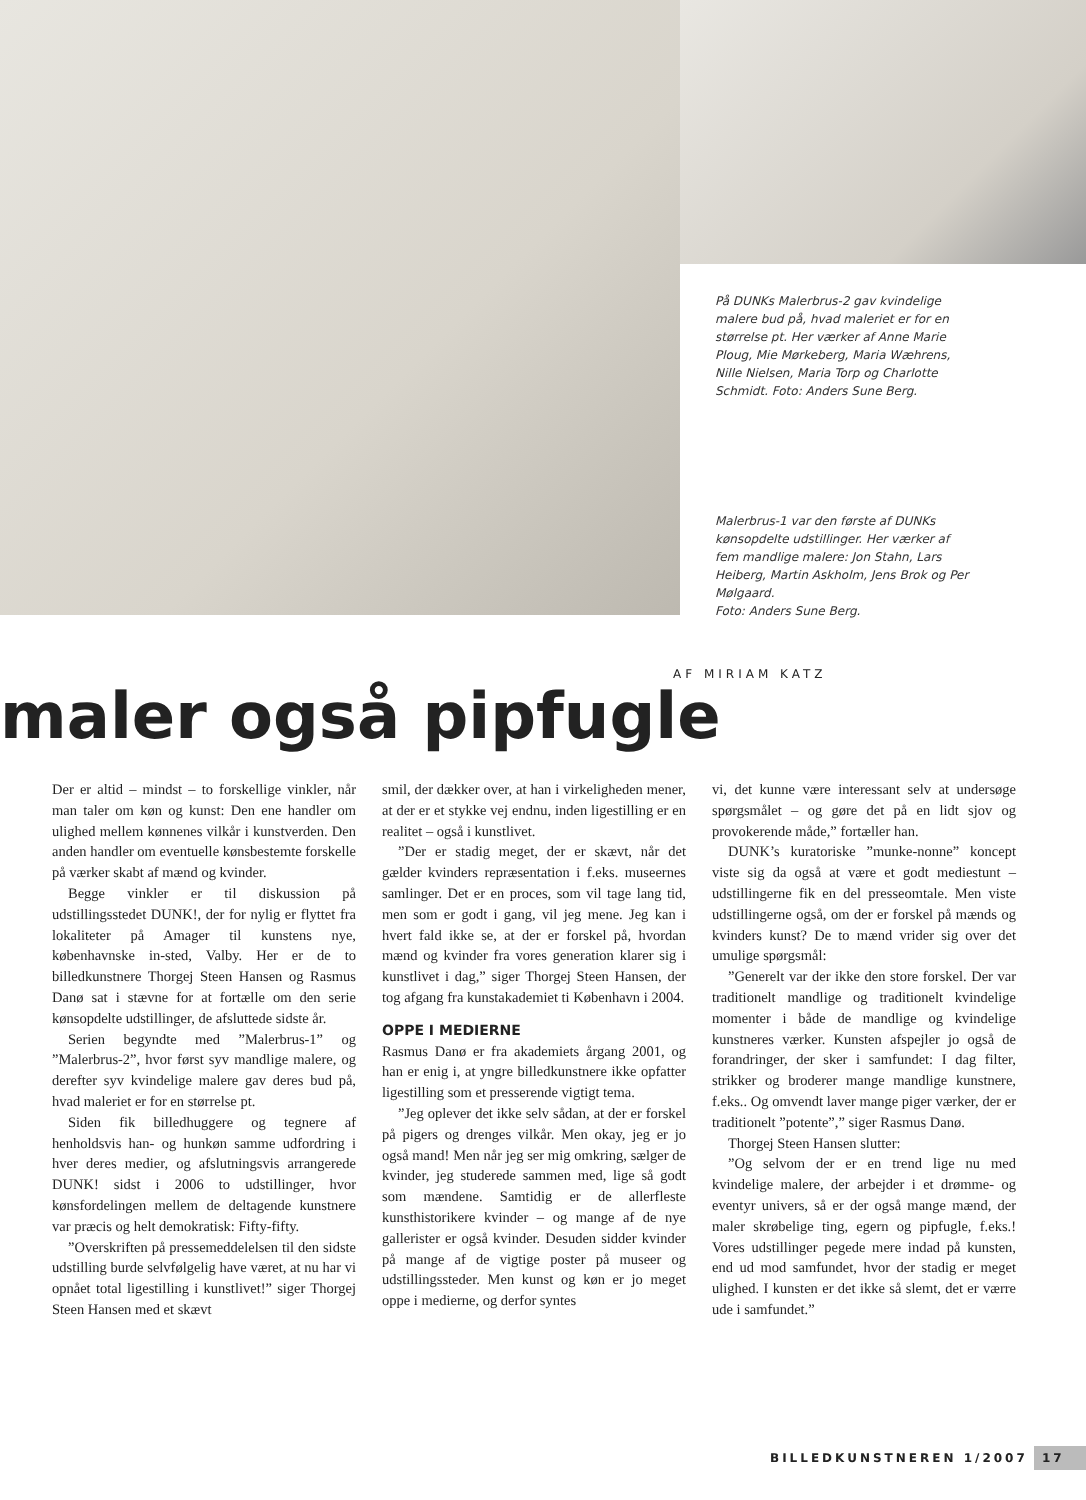På DUNKs Malerbrus-2 gav kvindelige malere bud på, hvad maleriet er for en størrelse pt. Her værker af Anne Marie Ploug, Mie Mørkeberg, Maria Wæhrens, Nille Nielsen, Maria Torp og Charlotte Schmidt. Foto: Anders Sune Berg.
Malerbrus-1 var den første af DUNKs kønsop­delte udstillinger. Her værker af fem mandlige malere: Jon Stahn, Lars Heiberg, Martin Ask­holm, Jens Brok og Per Mølgaard.
Foto: Anders Sune Berg.
AF MIRIAM KATZ
maler også pipfugle
Der er altid – mindst – to forskellige vinkler, når man taler om køn og kunst: Den ene handler om ulighed mellem kønnenes vilkår i kunstverden. Den anden handler om eventuelle kønsbestemte forskelle på værker skabt af mænd og kvinder.
Begge vinkler er til diskussion på udstillingsstedet DUNK!, der for nylig er flyttet fra lokaliteter på Amager til kunstens nye, københavnske in-sted, Valby. Her er de to billedkunstnere Thorgej Steen Hansen og Rasmus Danø sat i stævne for at fortælle om den serie kønsopdelte udstillinger, de afsluttede sidste år.
Serien begyndte med ”Malerbrus-1” og ”Malerbrus-2”, hvor først syv mandlige malere, og derefter syv kvindelige malere gav deres bud på, hvad maleriet er for en størrelse pt.
Siden fik billedhuggere og tegnere af henholdsvis han- og hunkøn samme udfordring i hver deres medier, og afslutningsvis arrangerede DUNK! sidst i 2006 to udstillinger, hvor kønsfordelingen mellem de deltagende kunstnere var præcis og helt demokratisk: Fifty-fifty.
”Overskriften på pressemeddelelsen til den sidste udstilling burde selvfølgelig have været, at nu har vi opnået total ligestilling i kunstlivet!” siger Thorgej Steen Hansen med et skævt
smil, der dækker over, at han i virkeligheden mener, at der er et stykke vej endnu, inden ligestilling er en realitet – også i kunstlivet.
”Der er stadig meget, der er skævt, når det gælder kvinders repræsentation i f.eks. museernes samlinger. Det er en proces, som vil tage lang tid, men som er godt i gang, vil jeg mene. Jeg kan i hvert fald ikke se, at der er forskel på, hvordan mænd og kvinder fra vores generation klarer sig i kunstlivet i dag,” siger Thorgej Steen Hansen, der tog afgang fra kunstakademiet ti København i 2004.
OPPE I MEDIERNE
Rasmus Danø er fra akademiets årgang 2001, og han er enig i, at yngre billedkunstnere ikke opfatter ligestilling som et presserende vigtigt tema.
”Jeg oplever det ikke selv sådan, at der er forskel på pigers og drenges vilkår. Men okay, jeg er jo også mand! Men når jeg ser mig omkring, sælger de kvinder, jeg studerede sammen med, lige så godt som mændene. Samtidig er de allerfleste kunsthistorikere kvinder – og mange af de nye gallerister er også kvinder. Desuden sidder kvinder på mange af de vigtige poster på museer og udstillingssteder. Men kunst og køn er jo meget oppe i medierne, og derfor syntes
vi, det kunne være interessant selv at undersøge spørgsmålet – og gøre det på en lidt sjov og provokerende måde,” fortæller han.
DUNK’s kuratoriske ”munke-nonne” koncept viste sig da også at være et godt mediestunt – udstillingerne fik en del presseomtale. Men viste udstillingerne også, om der er forskel på mænds og kvinders kunst? De to mænd vrider sig over det umulige spørgsmål:
”Generelt var der ikke den store forskel. Der var traditionelt mandlige og traditionelt kvindelige momenter i både de mandlige og kvindelige kunstneres værker. Kunsten afspejler jo også de forandringer, der sker i samfundet: I dag filter, strikker og broderer mange mandlige kunstnere, f.eks.. Og omvendt laver mange piger værker, der er traditionelt ”potente”,” siger Rasmus Danø.
Thorgej Steen Hansen slutter:
”Og selvom der er en trend lige nu med kvindelige malere, der arbejder i et drømme- og eventyr univers, så er der også mange mænd, der maler skrøbelige ting, egern og pipfugle, f.eks.! Vores udstillinger pegede mere indad på kunsten, end ud mod samfundet, hvor der stadig er meget ulighed. I kunsten er det ikke så slemt, det er værre ude i samfundet.”
BILLEDKUNSTNEREN 1/2007 17